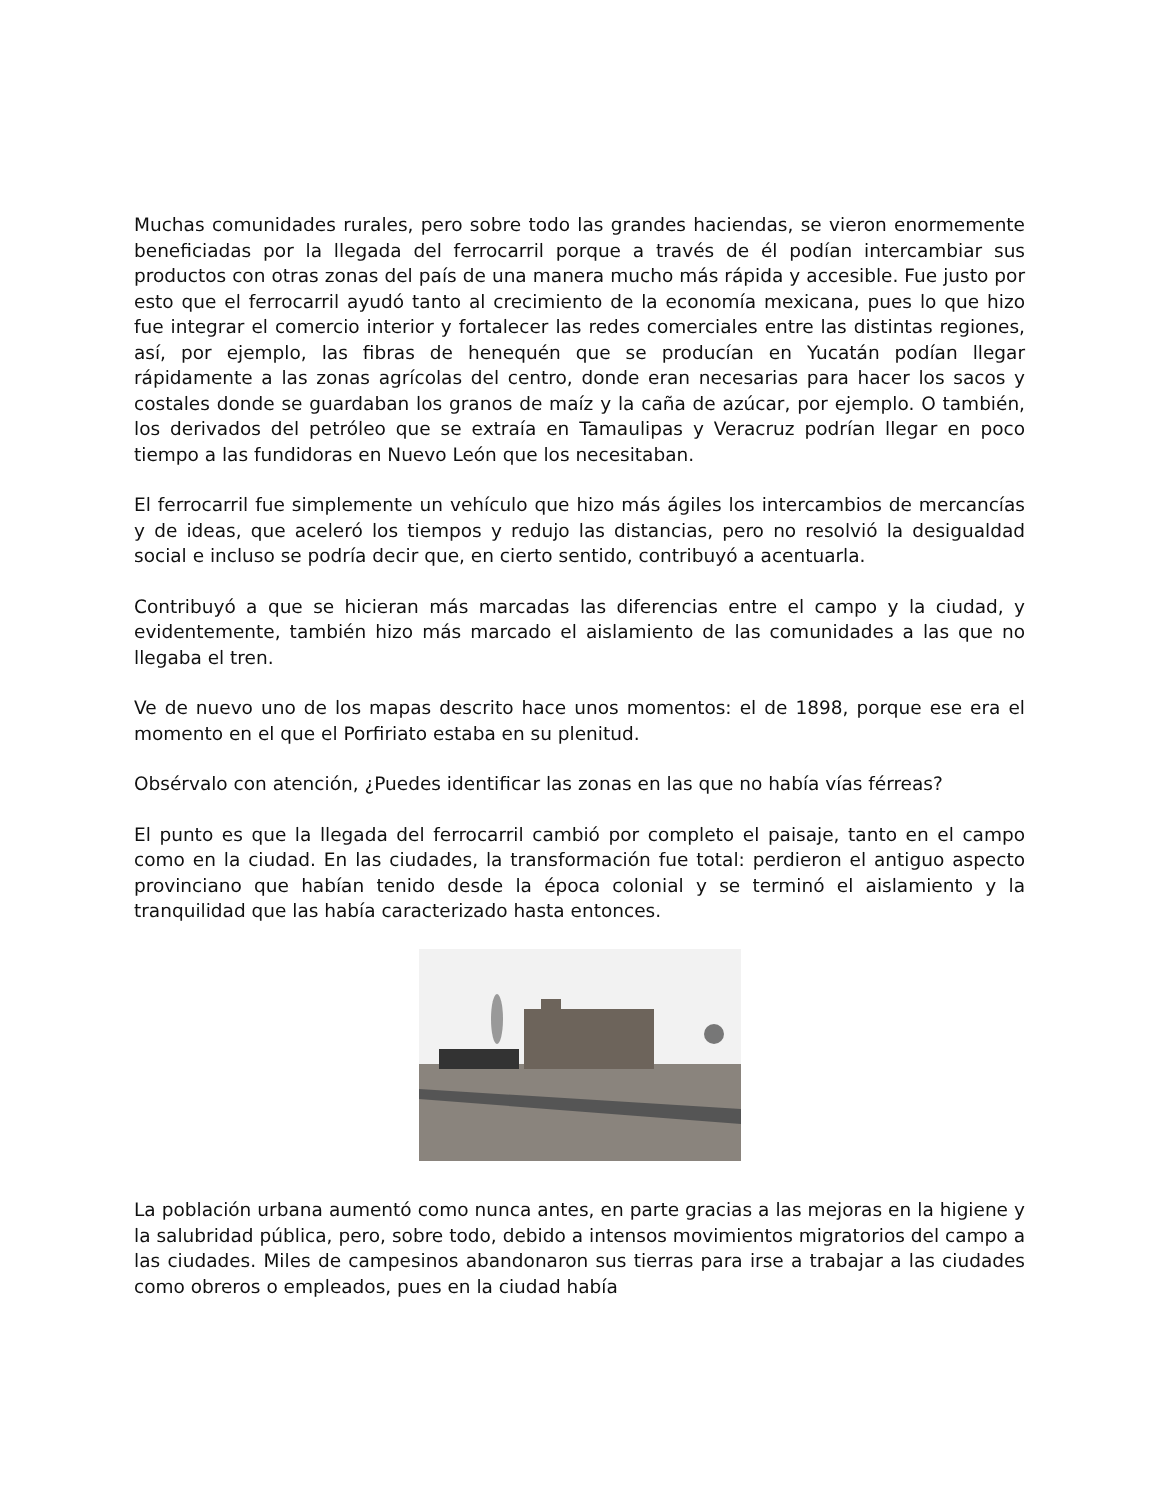Muchas comunidades rurales, pero sobre todo las grandes haciendas, se vieron enormemente beneficiadas por la llegada del ferrocarril porque a través de él podían intercambiar sus productos con otras zonas del país de una manera mucho más rápida y accesible. Fue justo por esto que el ferrocarril ayudó tanto al crecimiento de la economía mexicana, pues lo que hizo fue integrar el comercio interior y fortalecer las redes comerciales entre las distintas regiones, así, por ejemplo, las fibras de henequén que se producían en Yucatán podían llegar rápidamente a las zonas agrícolas del centro, donde eran necesarias para hacer los sacos y costales donde se guardaban los granos de maíz y la caña de azúcar, por ejemplo. O también, los derivados del petróleo que se extraía en Tamaulipas y Veracruz podrían llegar en poco tiempo a las fundidoras en Nuevo León que los necesitaban.
El ferrocarril fue simplemente un vehículo que hizo más ágiles los intercambios de mercancías y de ideas, que aceleró los tiempos y redujo las distancias, pero no resolvió la desigualdad social e incluso se podría decir que, en cierto sentido, contribuyó a acentuarla.
Contribuyó a que se hicieran más marcadas las diferencias entre el campo y la ciudad, y evidentemente, también hizo más marcado el aislamiento de las comunidades a las que no llegaba el tren.
Ve de nuevo uno de los mapas descrito hace unos momentos: el de 1898, porque ese era el momento en el que el Porfiriato estaba en su plenitud.
Obsérvalo con atención, ¿Puedes identificar las zonas en las que no había vías férreas?
El punto es que la llegada del ferrocarril cambió por completo el paisaje, tanto en el campo como en la ciudad. En las ciudades, la transformación fue total: perdieron el antiguo aspecto provinciano que habían tenido desde la época colonial y se terminó el aislamiento y la tranquilidad que las había caracterizado hasta entonces.
La población urbana aumentó como nunca antes, en parte gracias a las mejoras en la higiene y la salubridad pública, pero, sobre todo, debido a intensos movimientos migratorios del campo a las ciudades. Miles de campesinos abandonaron sus tierras para irse a trabajar a las ciudades como obreros o empleados, pues en la ciudad había